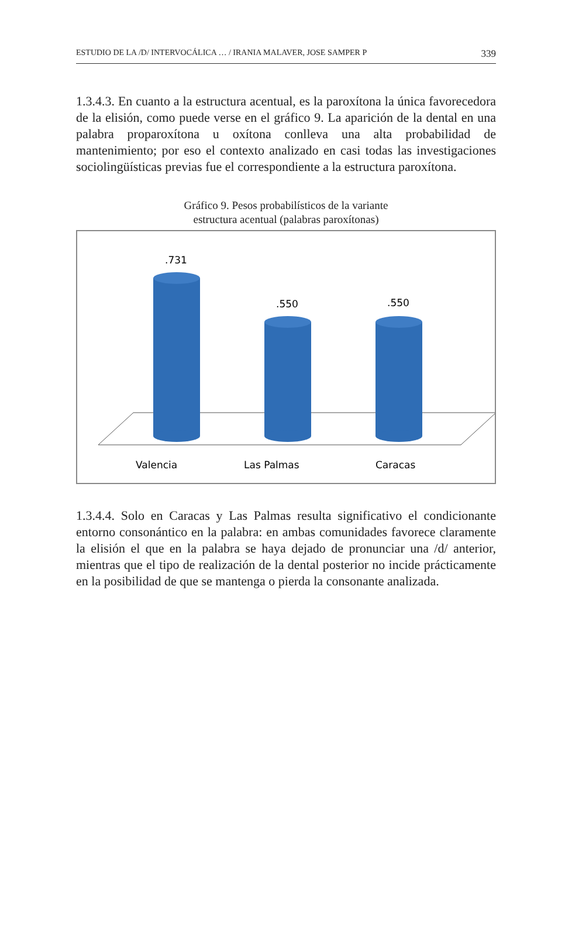ESTUDIO DE LA /D/ INTERVOCÁLICA … / IRANIA MALAVER, JOSE SAMPER P 339
1.3.4.3. En cuanto a la estructura acentual, es la paroxítona la única favorecedora de la elisión, como puede verse en el gráfico 9. La aparición de la dental en una palabra proparoxítona u oxítona conlleva una alta probabilidad de mantenimiento; por eso el contexto analizado en casi todas las investigaciones sociolingüísticas previas fue el correspondiente a la estructura paroxítona.
Gráfico 9. Pesos probabilísticos de la variante
estructura acentual (palabras paroxítonas)
.731
.550
.550
Valencia
Las Palmas
Caracas
1.3.4.4. Solo en Caracas y Las Palmas resulta significativo el condicionante entorno consonántico en la palabra: en ambas comunidades favorece claramente la elisión el que en la palabra se haya dejado de pronunciar una /d/ anterior, mientras que el tipo de realización de la dental posterior no incide prácticamente en la posibilidad de que se mantenga o pierda la consonante analizada.